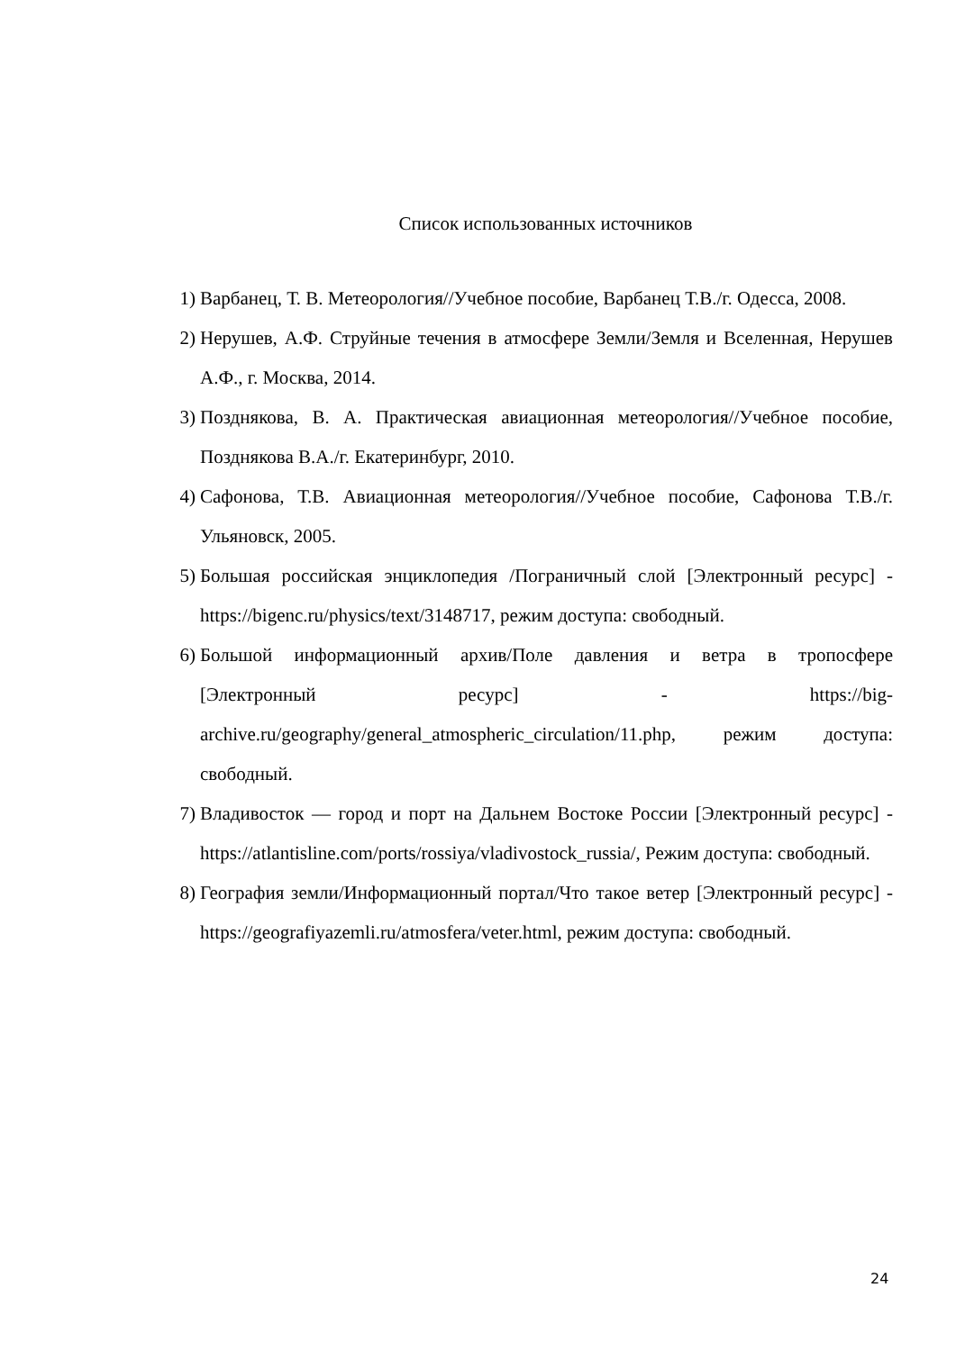Список использованных источников
1) Варбанец, Т. В. Метеорология//Учебное пособие, Варбанец Т.В./г. Одесса, 2008.
2) Нерушев, А.Ф. Струйные течения в атмосфере Земли/Земля и Вселенная, Нерушев А.Ф., г. Москва, 2014.
3) Позднякова, В. А. Практическая авиационная метеорология//Учебное пособие, Позднякова В.А./г. Екатеринбург, 2010.
4) Сафонова, Т.В. Авиационная метеорология//Учебное пособие, Сафонова Т.В./г. Ульяновск, 2005.
5) Большая российская энциклопедия /Пограничный слой [Электронный ресурс] - https://bigenc.ru/physics/text/3148717, режим доступа: свободный.
6) Большой информационный архив/Поле давления и ветра в тропосфере [Электронный ресурс] - https://big-archive.ru/geography/general_atmospheric_circulation/11.php, режим доступа: свободный.
7) Владивосток — город и порт на Дальнем Востоке России [Электронный ресурс] - https://atlantisline.com/ports/rossiya/vladivostock_russia/, Режим доступа: свободный.
8) География земли/Информационный портал/Что такое ветер [Электронный ресурс] - https://geografiyazemli.ru/atmosfera/veter.html, режим доступа: свободный.
24